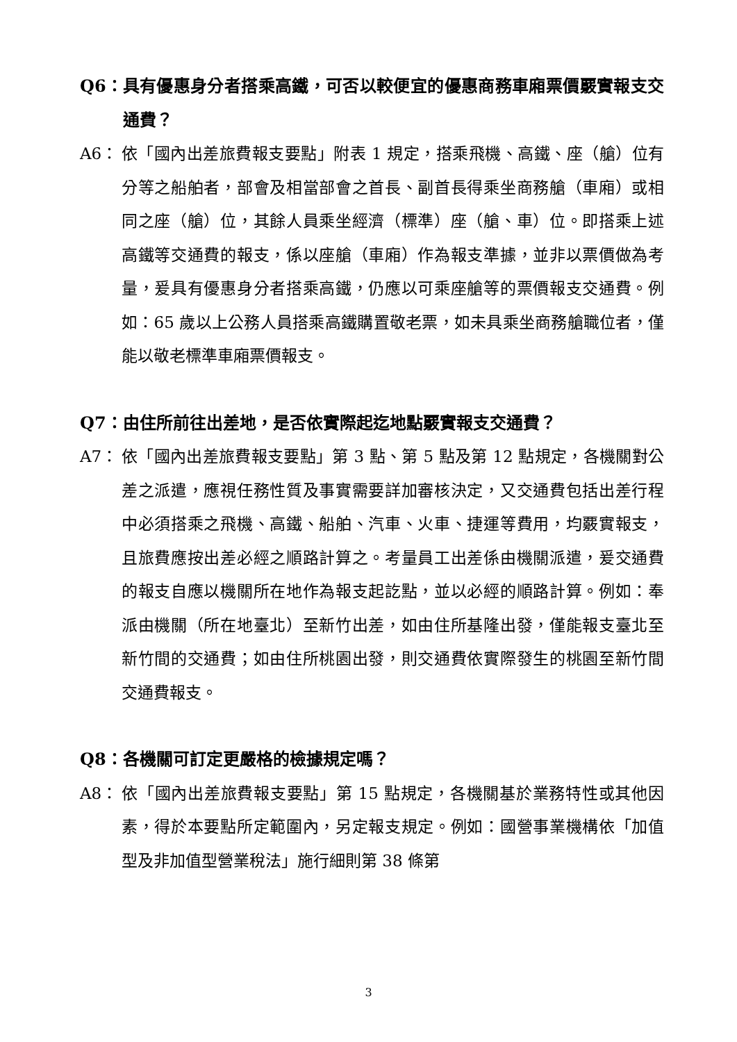Q6： 具有優惠身分者搭乘高鐵，可否以較便宜的優惠商務車廂票價覈實報支交通費？
A6： 依「國內出差旅費報支要點」附表 1 規定，搭乘飛機、高鐵、座（艙）位有分等之船舶者，部會及相當部會之首長、副首長得乘坐商務艙（車廂）或相同之座（艙）位，其餘人員乘坐經濟（標準）座（艙、車）位。即搭乘上述高鐵等交通費的報支，係以座艙（車廂）作為報支準據，並非以票價做為考量，爰具有優惠身分者搭乘高鐵，仍應以可乘座艙等的票價報支交通費。例如：65 歲以上公務人員搭乘高鐵購置敬老票，如未具乘坐商務艙職位者，僅能以敬老標準車廂票價報支。
Q7： 由住所前往出差地，是否依實際起迄地點覈實報支交通費？
A7： 依「國內出差旅費報支要點」第 3 點、第 5 點及第 12 點規定，各機關對公差之派遣，應視任務性質及事實需要詳加審核決定，又交通費包括出差行程中必須搭乘之飛機、高鐵、船舶、汽車、火車、捷運等費用，均覈實報支，且旅費應按出差必經之順路計算之。考量員工出差係由機關派遣，爰交通費的報支自應以機關所在地作為報支起訖點，並以必經的順路計算。例如：奉派由機關（所在地臺北）至新竹出差，如由住所基隆出發，僅能報支臺北至新竹間的交通費；如由住所桃園出發，則交通費依實際發生的桃園至新竹間交通費報支。
Q8： 各機關可訂定更嚴格的檢據規定嗎？
A8： 依「國內出差旅費報支要點」第 15 點規定，各機關基於業務特性或其他因素，得於本要點所定範圍內，另定報支規定。例如：國營事業機構依「加值型及非加值型營業稅法」施行細則第 38 條第
3